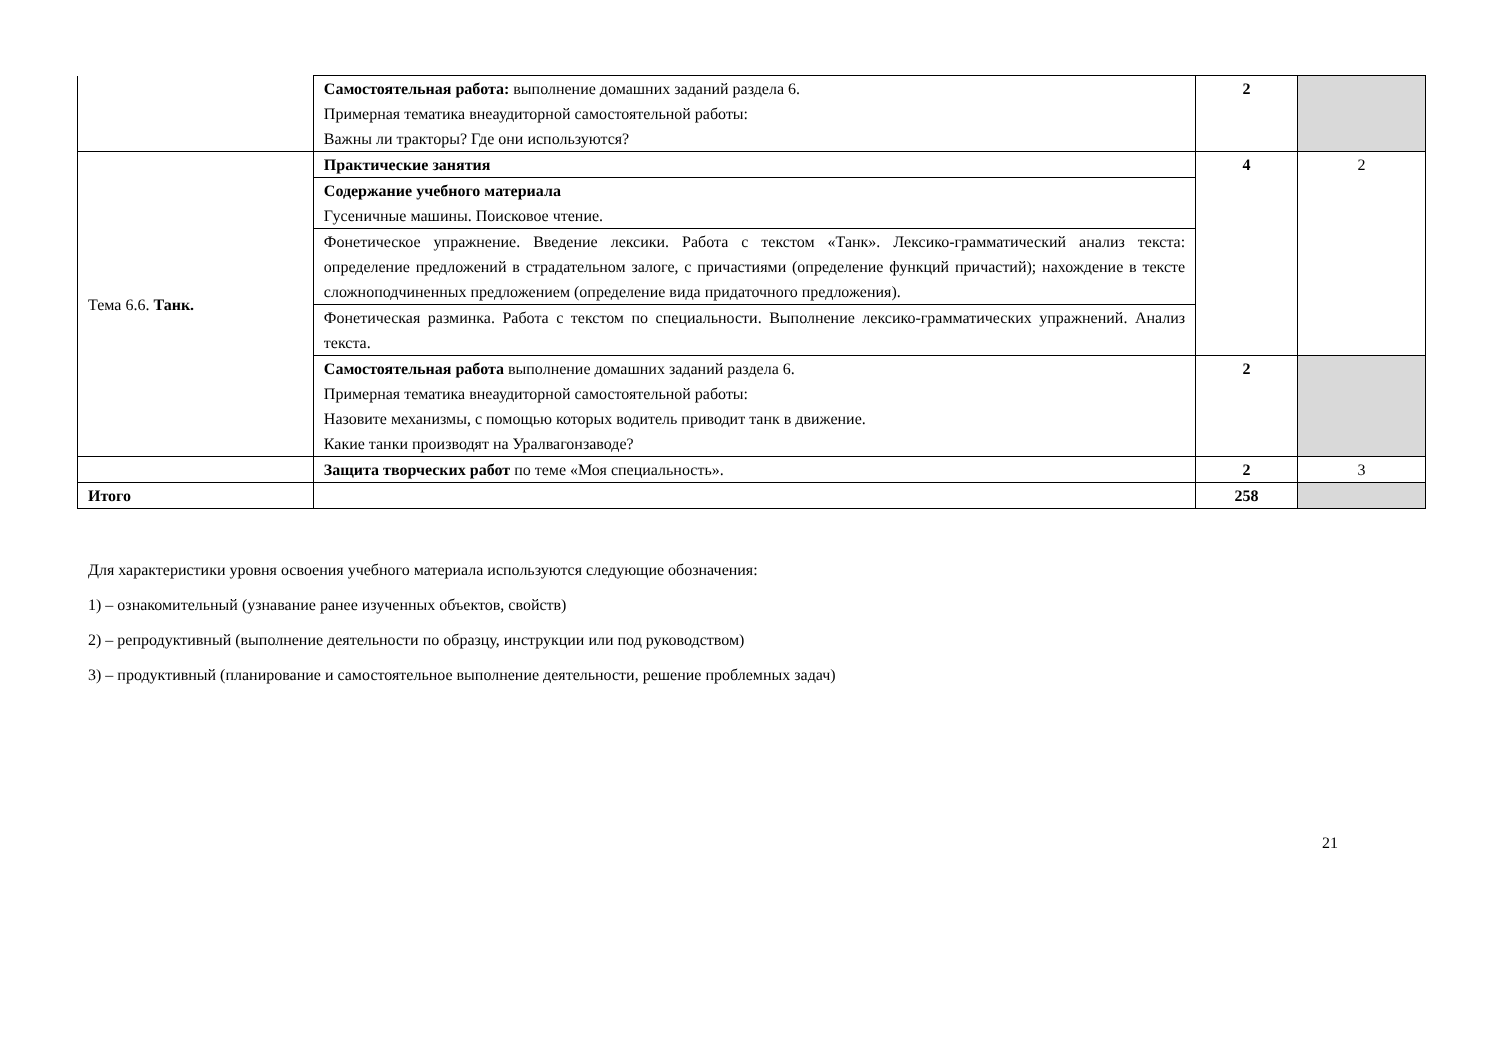| | Самостоятельная работа: выполнение домашних заданий раздела 6. Примерная тематика внеаудиторной самостоятельной работы: Важны ли тракторы? Где они используются? | 2 | |
| Тема 6.6. Танк. | Практические занятия | 4 | 2 |
| | Содержание учебного материала Гусеничные машины. Поисковое чтение. | | |
| | Фонетическое упражнение. Введение лексики. Работа с текстом «Танк». Лексико-грамматический анализ текста: определение предложений в страдательном залоге, с причастиями (определение функций причастий); нахождение в тексте сложноподчиненных предложением (определение вида придаточного предложения). | | |
| | Фонетическая разминка. Работа с текстом по специальности. Выполнение лексико-грамматических упражнений. Анализ текста. | | |
| | Самостоятельная работа выполнение домашних заданий раздела 6. Примерная тематика внеаудиторной самостоятельной работы: Назовите механизмы, с помощью которых водитель приводит танк в движение. Какие танки производят на Уралвагонзаводе? | 2 | |
| | Защита творческих работ по теме «Моя специальность». | 2 | 3 |
| Итого | | 258 | |
Для характеристики уровня освоения учебного материала используются следующие обозначения:
1) – ознакомительный (узнавание ранее изученных объектов, свойств)
2) – репродуктивный (выполнение деятельности по образцу, инструкции или под руководством)
3) – продуктивный (планирование и самостоятельное выполнение деятельности, решение проблемных задач)
21